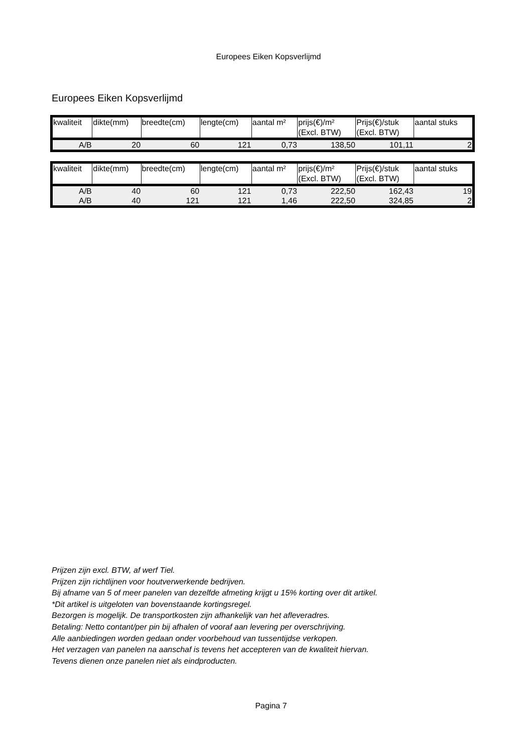Europees Eiken Kopsverlijmd
Europees Eiken Kopsverlijmd
| kwaliteit | dikte(mm) | breedte(cm) | lengte(cm) | aantal m² | prijs(€)/m² (Excl. BTW) | Prijs(€)/stuk (Excl. BTW) | aantal stuks |
| --- | --- | --- | --- | --- | --- | --- | --- |
| A/B | 20 | 60 | 121 | 0,73 | 138,50 | 101,11 | 2 |
| kwaliteit | dikte(mm) | breedte(cm) | lengte(cm) | aantal m² | prijs(€)/m² (Excl. BTW) | Prijs(€)/stuk (Excl. BTW) | aantal stuks |
| --- | --- | --- | --- | --- | --- | --- | --- |
| A/B | 40 | 60 | 121 | 0,73 | 222,50 | 162,43 | 19 |
| A/B | 40 | 121 | 121 | 1,46 | 222,50 | 324,85 | 2 |
Prijzen zijn excl. BTW, af werf Tiel.
Prijzen zijn richtlijnen voor houtverwerkende bedrijven.
Bij afname van 5 of meer panelen van dezelfde afmeting krijgt u 15% korting over dit artikel.
*Dit artikel is uitgeloten van bovenstaande kortingsregel.
Bezorgen is mogelijk. De transportkosten zijn afhankelijk van het afleveradres.
Betaling: Netto contant/per pin bij afhalen of vooraf aan levering per overschrijving.
Alle aanbiedingen worden gedaan onder voorbehoud van tussentijdse verkopen.
Het verzagen van panelen na aanschaf is tevens het accepteren van de kwaliteit hiervan.
Tevens dienen onze panelen niet als eindproducten.
Pagina 7